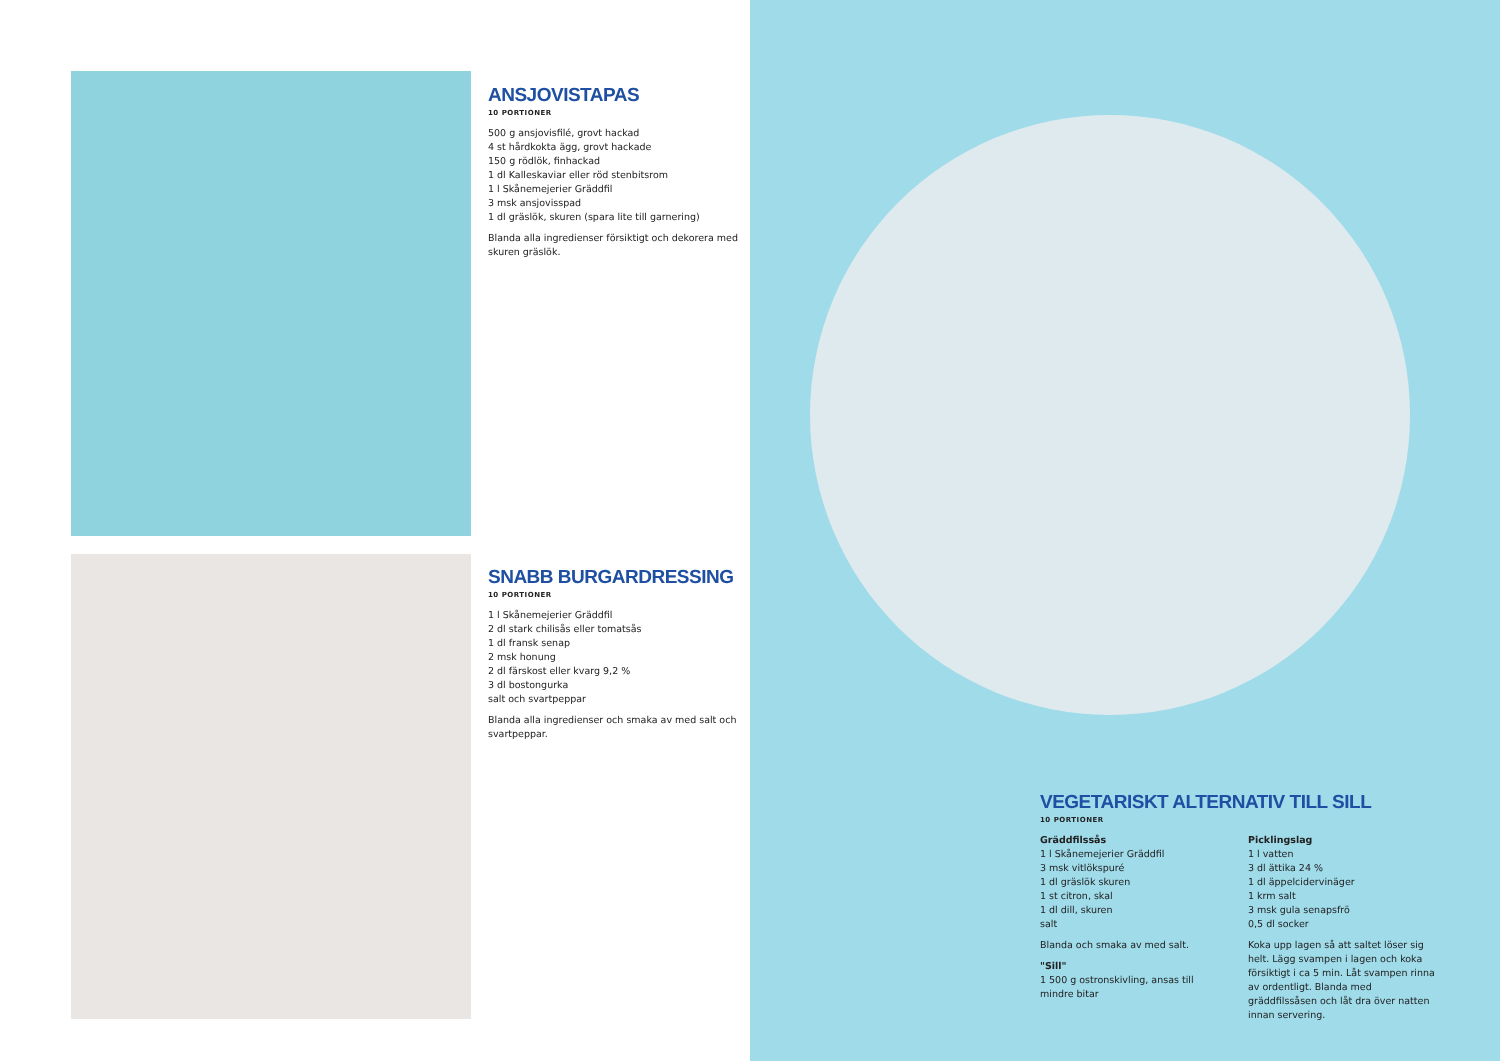ANSJOVISTAPAS
10 PORTIONER
500 g ansjovisfilé, grovt hackad
4 st hårdkokta ägg, grovt hackade
150 g rödlök, finhackad
1 dl Kalleskaviar eller röd stenbitsrom
1 l Skånemejerier Gräddfil
3 msk ansjovisspad
1 dl gräslök, skuren (spara lite till garnering)
Blanda alla ingredienser försiktigt och dekorera med skuren gräslök.
SNABB BURGARDRESSING
10 PORTIONER
1 l Skånemejerier Gräddfil
2 dl stark chilisås eller tomatsås
1 dl fransk senap
2 msk honung
2 dl färskost eller kvarg 9,2 %
3 dl bostongurka
salt och svartpeppar
Blanda alla ingredienser och smaka av med salt och svartpeppar.
VEGETARISKT ALTERNATIV TILL SILL
10 PORTIONER
Gräddfilssås
1 l Skånemejerier Gräddfil
3 msk vitlökspuré
1 dl gräslök skuren
1 st citron, skal
1 dl dill, skuren
salt
Blanda och smaka av med salt.
"Sill"
1 500 g ostronskivling, ansas till mindre bitar
Picklingslag
1 l vatten
3 dl ättika 24 %
1 dl äppelcidervinäger
1 krm salt
3 msk gula senapsfrö
0,5 dl socker
Koka upp lagen så att saltet löser sig helt. Lägg svampen i lagen och koka försiktigt i ca 5 min. Låt svampen rinna av ordentligt. Blanda med gräddfilssåsen och låt dra över natten innan servering.